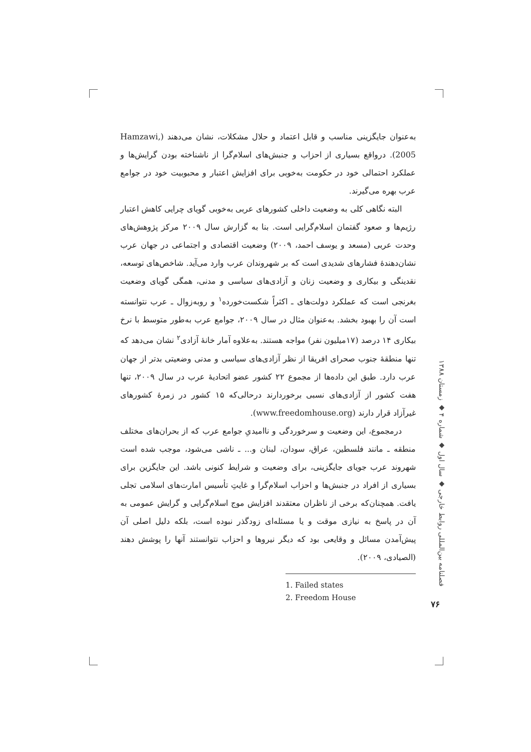به‌عنوان جایگزینی مناسب و قابل اعتماد و حلال مشکلات، نشان می‌دهند (Hamzawi, 2005). درواقع بسیاری از احزاب و جنبش‌های اسلام‌گرا از ناشناخته بودن گرایش‌ها و عملکرد احتمالی خود در حکومت به‌خوبی برای افزایش اعتبار و محبوبیت خود در جوامع عرب بهره می‌گیرند.
البته نگاهی کلی به وضعیت داخلی کشورهای عربی به‌خوبی گویای چرایی کاهش اعتبار رژیم‌ها و صعود گفتمان اسلام‌گرایی است. بنا به گزارش سال ۲۰۰۹ مرکز پژوهش‌های وحدت عربی (مسعد و یوسف احمد، ۲۰۰۹) وضعیت اقتصادی و اجتماعی در جهان عرب نشان‌دهندهٔ فشارهای شدیدی است که بر شهروندان عرب وارد می‌آید. شاخص‌های توسعه، نقدینگی و بیکاری و وضعیت زنان و آزادی‌های سیاسی و مدنی، همگی گویای وضعیت بغرنجی است که عملکرد دولت‌های ـ اکثراً شکست‌خورده<sup>۱</sup> و روبه‌زوال ـ عرب نتوانسته است آن را بهبود بخشد. به‌عنوان مثال در سال ۲۰۰۹، جوامع عرب به‌طور متوسط با نرخ بیکاری ۱۴ درصد (۱۷میلیون نفر) مواجه هستند. به‌علاوه آمار خانهٔ آزادی<sup>۲</sup> نشان می‌دهد که تنها منطقهٔ جنوب صحرای افریقا از نظر آزادی‌های سیاسی و مدنی وضعیتی بدتر از جهان عرب دارد. طبق این داده‌ها از مجموع ۲۲ کشور عضو اتحادیهٔ عرب در سال ۲۰۰۹، تنها هفت کشور از آزادی‌های نسبی برخوردارند درحالی‌که ۱۵ کشور در زمرهٔ کشورهای غیرآزاد قرار دارند (www.freedomhouse.org).
درمجموع، این وضعیت و سرخوردگی و ناامیدیِ جوامع عرب که از بحران‌های مختلف منطقه ـ مانند فلسطین، عراق، سودان، لبنان و... ـ ناشی می‌شود، موجب شده است شهروند عرب جویای جایگزینی، برای وضعیت و شرایط کنونی باشد. این جایگزین برای بسیاری از افراد در جنبش‌ها و احزاب اسلام‌گرا و غایتِ تأسیس امارت‌های اسلامی تجلی یافت. همچنان‌که برخی از ناظران معتقدند افزایش موج اسلام‌گرایی و گرایش عمومی به آن در پاسخ به نیازی موقت و یا مسئله‌ای زودگذر نبوده است، بلکه دلیل اصلی آن پیش‌آمدن مسائل و وقایعی بود که دیگر نیروها و احزاب نتوانستند آنها را پوشش دهند (الصیادی، ۲۰۰۹).
1. Failed states
2. Freedom House
فصلنامه بین‌المللی روابط خارجی ◆ سال اول ◆ شماره ۴ ◆ زمستان ۱۳۸۸
۷۶